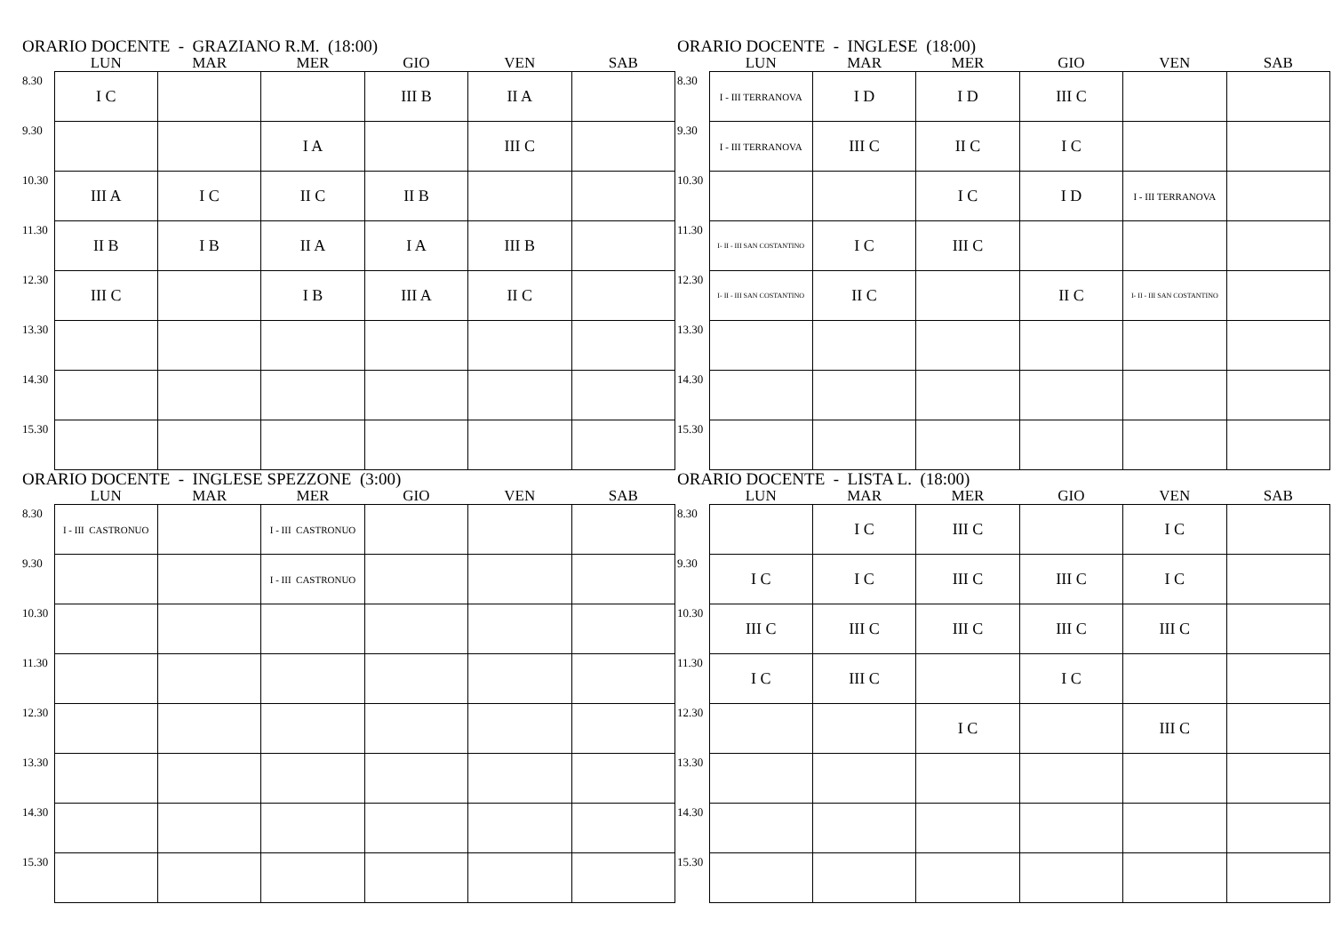ORARIO DOCENTE - GRAZIANO R.M. (18:00)
| | LUN | MAR | MER | GIO | VEN | SAB |
| --- | --- | --- | --- | --- | --- | --- |
| 8.30 | I C | | | III B | II A | |
| 9.30 | | | I A | | III C | |
| 10.30 | III A | I C | II C | II B | | |
| 11.30 | II B | I B | II A | I A | III B | |
| 12.30 | III C | | I B | III A | II C | |
| 13.30 | | | | | | |
| 14.30 | | | | | | |
| 15.30 | | | | | | |
ORARIO DOCENTE - INGLESE (18:00)
| | LUN | MAR | MER | GIO | VEN | SAB |
| --- | --- | --- | --- | --- | --- | --- |
| 8.30 | I - III TERRANOVA | I D | I D | III C | | |
| 9.30 | I - III TERRANOVA | III C | II C | I C | | |
| 10.30 | | | I C | I D | I - III TERRANOVA | |
| 11.30 | I- II - III SAN COSTANTINO | I C | III C | | | |
| 12.30 | I- II - III SAN COSTANTINO | II C | | II C | I- II - III SAN COSTANTINO | |
| 13.30 | | | | | | |
| 14.30 | | | | | | |
| 15.30 | | | | | | |
ORARIO DOCENTE - INGLESE SPEZZONE (3:00)
| | LUN | MAR | MER | GIO | VEN | SAB |
| --- | --- | --- | --- | --- | --- | --- |
| 8.30 | I - III CASTRONUO | | I - III CASTRONUO | | | |
| 9.30 | | | I - III CASTRONUO | | | |
| 10.30 | | | | | | |
| 11.30 | | | | | | |
| 12.30 | | | | | | |
| 13.30 | | | | | | |
| 14.30 | | | | | | |
| 15.30 | | | | | | |
ORARIO DOCENTE - LISTA L. (18:00)
| | LUN | MAR | MER | GIO | VEN | SAB |
| --- | --- | --- | --- | --- | --- | --- |
| 8.30 | | I C | III C | | I C | |
| 9.30 | I C | I C | III C | III C | I C | |
| 10.30 | III C | III C | III C | III C | III C | |
| 11.30 | I C | III C | | I C | | |
| 12.30 | | | I C | | III C | |
| 13.30 | | | | | | |
| 14.30 | | | | | | |
| 15.30 | | | | | | |